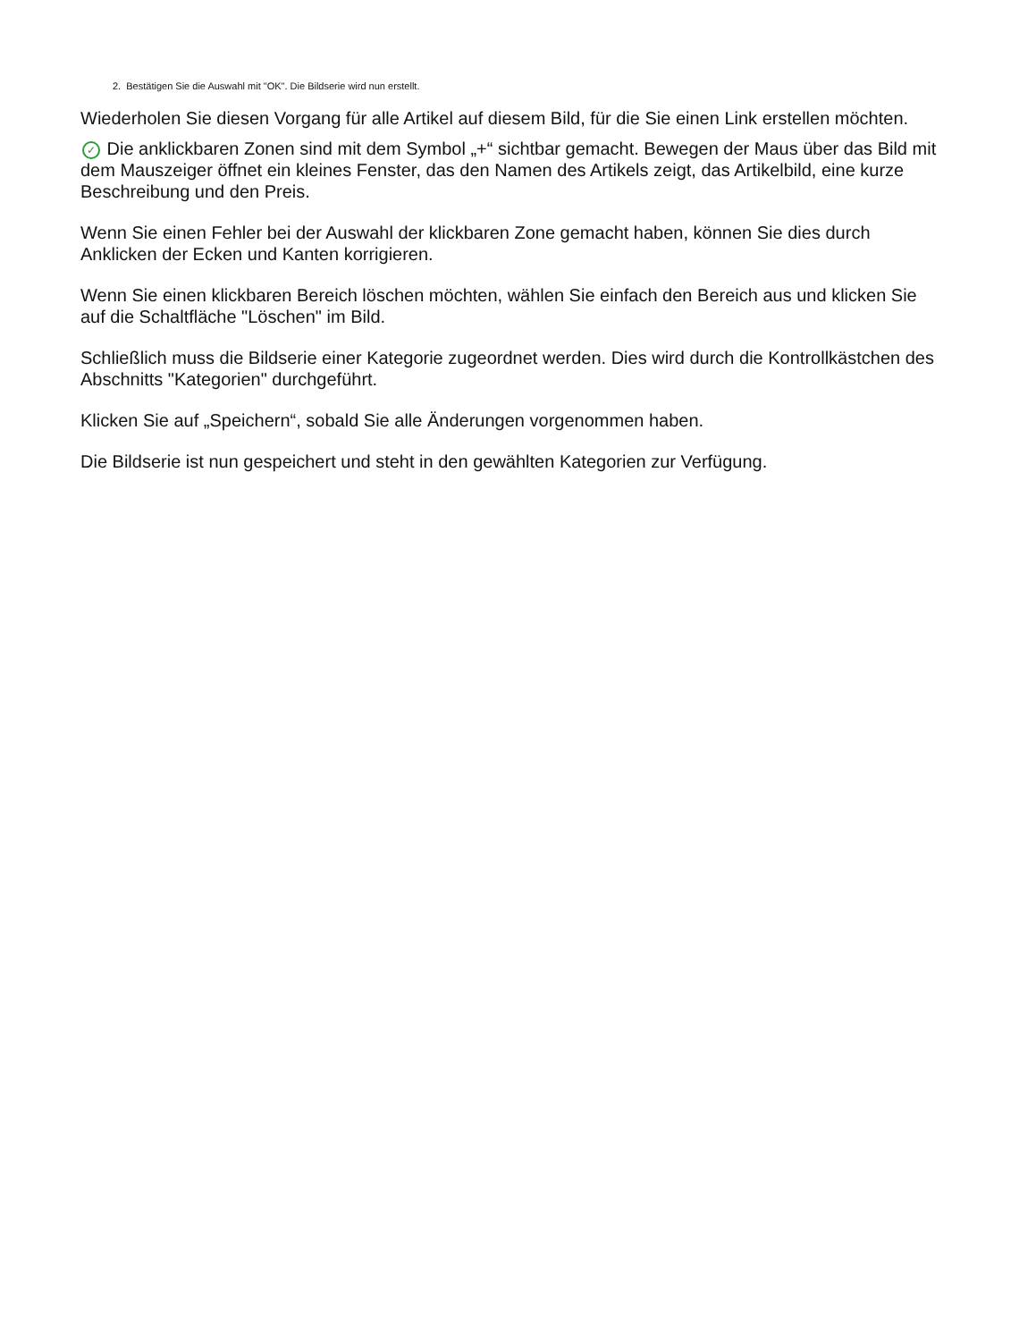2. Bestätigen Sie die Auswahl mit "OK". Die Bildserie wird nun erstellt.
Wiederholen Sie diesen Vorgang für alle Artikel auf diesem Bild, für die Sie einen Link erstellen möchten.
✓ Die anklickbaren Zonen sind mit dem Symbol „+“ sichtbar gemacht. Bewegen der Maus über das Bild mit dem Mauszeiger öffnet ein kleines Fenster, das den Namen des Artikels zeigt, das Artikelbild, eine kurze Beschreibung und den Preis.
Wenn Sie einen Fehler bei der Auswahl der klickbaren Zone gemacht haben, können Sie dies durch Anklicken der Ecken und Kanten korrigieren.
Wenn Sie einen klickbaren Bereich löschen möchten, wählen Sie einfach den Bereich aus und klicken Sie auf die Schaltfläche "Löschen" im Bild.
Schließlich muss die Bildserie einer Kategorie zugeordnet werden. Dies wird durch die Kontrollkästchen des Abschnitts "Kategorien" durchgeführt.
Klicken Sie auf „Speichern“, sobald Sie alle Änderungen vorgenommen haben.
Die Bildserie ist nun gespeichert und steht in den gewählten Kategorien zur Verfügung.